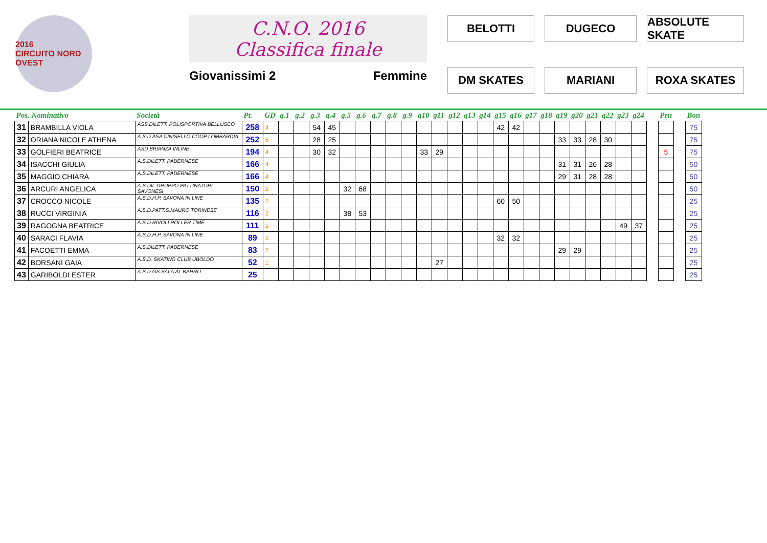2016
CIRCUITO NORD OVEST
C.N.O. 2016
Classifica finale
Giovanissimi 2 Femmine
BELOTTI
DUGECO
ABSOLUTE SKATE
DM SKATES
MARIANI
ROXA SKATES
| Pos. Nominativo | | Società | Pt. | GD | g.1 | g.2 | g.3 | g.4 | g.5 | g.6 | g.7 | g.8 | g.9 | g10 | g11 | g12 | g13 | g14 | g15 | g16 | g17 | g18 | g19 | g20 | g21 | g22 | g23 | g24 | | Pen | | Bon |
| --- | --- | --- | --- | --- | --- | --- | --- | --- | --- | --- | --- | --- | --- | --- | --- | --- | --- | --- | --- | --- | --- | --- | --- | --- | --- | --- | --- | --- | --- | --- | --- | --- |
| 31 | BRAMBILLA VIOLA | ASS.DILETT. POLISPORTIVA BELLUSCO | 258 | 4 | | | 54 | 45 | | | | | | | | | | | 42 | 42 | | | | | | | | | | | | 75 |
| 32 | ORIANA NICOLE ATHENA | A.S.D.ASA CINISELLO COOP LOMBARDIA | 252 | 6 | | | 28 | 25 | | | | | | | | | | | | | | | 33 | 33 | 28 | 30 | | | | | | 75 |
| 33 | GOLFIERI BEATRICE | ASD BRIANZA INLINE | 194 | 4 | | | 30 | 32 | | | | | | 33 | 29 | | | | | | | | | | | | | | | 5 | | 75 |
| 34 | ISACCHI GIULIA | A.S.DILETT. PADERNESE | 166 | 4 | | | | | | | | | | | | | | | | | | | 31 | 31 | 26 | 28 | | | | | | 50 |
| 35 | MAGGIO CHIARA | A.S.DILETT. PADERNESE | 166 | 4 | | | | | | | | | | | | | | | | | | | 29 | 31 | 28 | 28 | | | | | | 50 |
| 36 | ARCURI ANGELICA | A.S.DIL.GRUPPO PATTINATORI SAVONESI | 150 | 2 | | | | | 32 | 68 | | | | | | | | | | | | | | | | | | | | | | 50 |
| 37 | CROCCO NICOLE | A.S.D.H.P. SAVONA IN LINE | 135 | 2 | | | | | | | | | | | | | | | 60 | 50 | | | | | | | | | | | | 25 |
| 38 | RUCCI VIRGINIA | A.S.D.PATT.S.MAURO TORINESE | 116 | 2 | | | | | 38 | 53 | | | | | | | | | | | | | | | | | | | | | | 25 |
| 39 | RAGOGNA BEATRICE | A.S.D.RIVOLI ROLLER TIME | 111 | 2 | | | | | | | | | | | | | | | | | | | | | | | 49 | 37 | | | | 25 |
| 40 | SARACI FLAVIA | A.S.D.H.P. SAVONA IN LINE | 89 | 2 | | | | | | | | | | | | | | | 32 | 32 | | | | | | | | | | | | 25 |
| 41 | FACOETTI EMMA | A.S.DILETT. PADERNESE | 83 | 2 | | | | | | | | | | | | | | | | | | | 29 | 29 | | | | | | | | 25 |
| 42 | BORSANI GAIA | A.S.D. SKATING CLUB UBOLDO | 52 | 1 | | | | | | | | | | | 27 | | | | | | | | | | | | | | | | | 25 |
| 43 | GARIBOLDI ESTER | A.S.D.GS SALA AL BARRO | 25 | | | | | | | | | | | | | | | | | | | | | | | | | | | | | 25 |